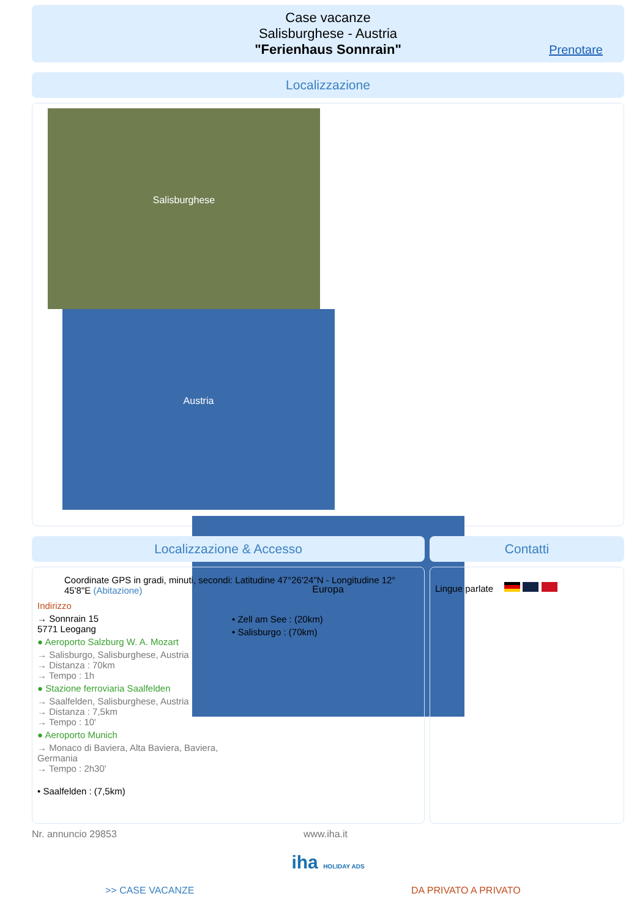Case vacanze
Salisburghese - Austria
"Ferienhaus Sonnrain"
Prenotare
Localizzazione
Salisburghese Austria
Europa
Localizzazione & Accesso
Coordinate GPS in gradi, minuti, secondi: Latitudine 47°26'24"N - Longitudine 12° 45'8"E (Abitazione)
Indirizzo
→ Sonnrain 15
5771 Leogang
● Aeroporto Salzburg W. A. Mozart
→ Salisburgo, Salisburghese, Austria
→ Distanza : 70km
→ Tempo : 1h
● Stazione ferroviaria Saalfelden
→ Saalfelden, Salisburghese, Austria
→ Distanza : 7,5km
→ Tempo : 10'
● Aeroporto Munich
→ Monaco di Baviera, Alta Baviera, Baviera, Germania
→ Tempo : 2h30'
• Saalfelden : (7,5km)
• Zell am See : (20km)
• Salisburgo : (70km)
Contatti
Lingue parlate
Nr. annuncio 29853 www.iha.it
iha HOLIDAY ADS
>> CASE VACANZE DA PRIVATO A PRIVATO